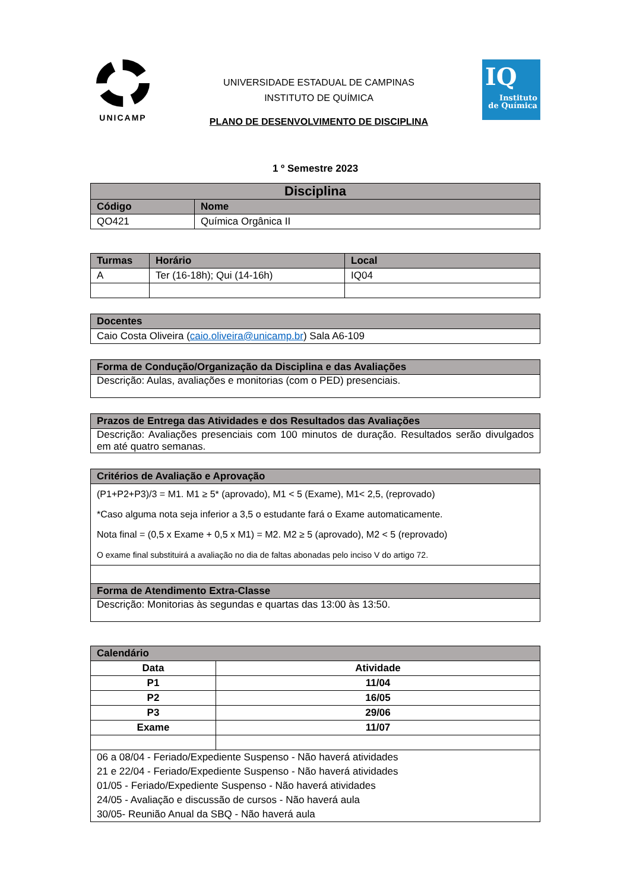UNICAMP
UNIVERSIDADE ESTADUAL DE CAMPINAS
INSTITUTO DE QUÍMICA
PLANO DE DESENVOLVIMENTO DE DISCIPLINA
IQ
Instituto
de Química
1 º Semestre 2023
| Disciplina | |
| --- | --- |
| Código | Nome |
| QO421 | Química Orgânica II |
| Turmas | Horário | Local |
| --- | --- | --- |
| A | Ter (16-18h); Qui (14-16h) | IQ04 |
| Docentes |
| --- |
| Caio Costa Oliveira ( caio.oliveira@unicamp.br ) Sala A6-109 |
| Forma de Condução/Organização da Disciplina e das Avaliações |
| --- |
| Descrição: Aulas, avaliações e monitorias (com o PED) presenciais. |
| Prazos de Entrega das Atividades e dos Resultados das Avaliações |
| --- |
| Descrição: Avaliações presenciais com 100 minutos de duração. Resultados serão divulgados em até quatro semanas. |
| Critérios de Avaliação e Aprovação |
| --- |
| (P1+P2+P3)/3 = M1. M1 ≥ 5* (aprovado), M1 < 5 (Exame), M1< 2,5, (reprovado) *Caso alguma nota seja inferior a 3,5 o estudante fará o Exame automaticamente. Nota final = (0,5 x Exame + 0,5 x M1) = M2. M2 ≥ 5 (aprovado), M2 < 5 (reprovado) O exame final substituirá a avaliação no dia de faltas abonadas pelo inciso V do artigo 72. |
| Forma de Atendimento Extra-Classe |
| Descrição: Monitorias às segundas e quartas das 13:00 às 13:50. |
| Calendário | |
| --- | --- |
| Data | Atividade |
| P1 | 11/04 |
| P2 | 16/05 |
| P3 | 29/06 |
| Exame | 11/07 |
| 06 a 08/04 - Feriado/Expediente Suspenso - Não haverá atividades 21 e 22/04 - Feriado/Expediente Suspenso - Não haverá atividades 01/05 - Feriado/Expediente Suspenso - Não haverá atividades 24/05 - Avaliação e discussão de cursos - Não haverá aula 30/05- Reunião Anual da SBQ - Não haverá aula | |